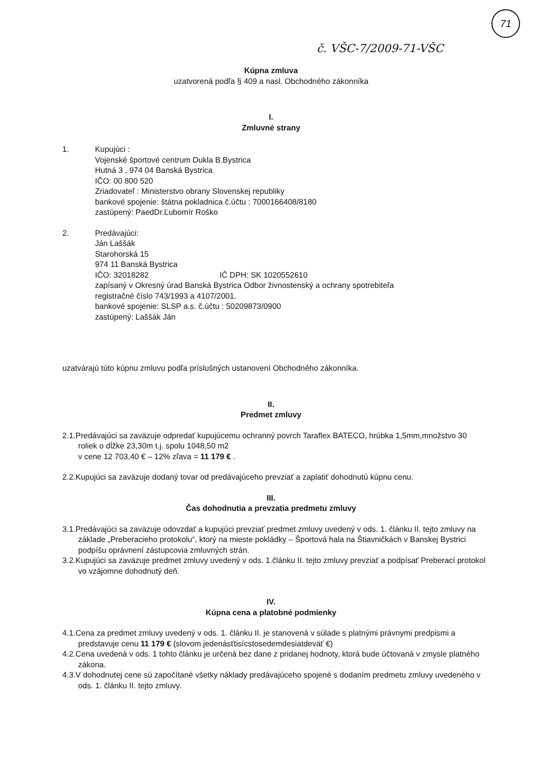71
č. VŠC-7/2009-71-VŠC
Kúpna zmluva
uzatvorená podľa § 409 a nasl. Obchodného zákonníka
I.
Zmluvné strany
1. Kupujúci :
Vojenské športové centrum Dukla B.Bystrica
Hutná 3 , 974 04 Banská Bystrica
IČO: 00 800 520
Zriadovateľ : Ministerstvo obrany Slovenskej republiky
bankové spojenie: štátna pokladnica č.účtu : 7000166408/8180
zastúpený: PaedDr.Ľubomír Roško
2. Predávajúci:
Ján Laššák
Starohorská 15
974 11 Banská Bystrica
IČO: 32018282 IČ DPH: SK 1020552610
zapísaný v Okresný úrad Banská Bystrica Odbor živnostenský a ochrany spotrebiteľa
registračné číslo 743/1993 a 4107/2001.
bankové spojenie: SLSP a.s. č.účtu : 50209873/0900
zastúpený: Laššák Ján
uzatvárajú túto kúpnu zmluvu podľa príslušných ustanovení Obchodného zákonníka.
II.
Predmet zmluvy
2.1.Predávajúci sa zaväzuje odpredať kupujúcemu ochranný povrch Taraflex BATECO, hrúbka 1,5mm,množstvo 30 roliek o dĺžke 23,30m t.j. spolu 1048,50 m2
v cene 12 703,40 € – 12% zľava = 11 179 € .
2.2.Kupujúci sa zaväzuje dodaný tovar od predávajúceho prevziať a zaplatiť dohodnutú kúpnu cenu.
III.
Čas dohodnutia a prevzatia predmetu zmluvy
3.1.Predávajúci sa zaväzuje odovzdať a kupujúci prevziať predmet zmluvy uvedený v ods. 1. článku II. tejto zmluvy na základe „Preberacieho protokolu“, ktorý na mieste pokládky – Športová hala na Štiavničkách v Banskej Bystrici podpíšu oprávnení zástupcovia zmluvných strán.
3.2.Kupujúci sa zaväzuje predmet zmluvy uvedený v ods. 1.článku II. tejto zmluvy prevziať a podpísať Preberací protokol vo vzájomne dohodnutý deň.
IV.
Kúpna cena a platobné podmienky
4.1.Cena za predmet zmluvy uvedený v ods. 1. článku II. je stanovená v súlade s platnými právnymi predpismi a predstavuje cenu 11 179 € (slovom jedenásťtisícstosedemdesiatdeväť €)
4.2.Cena uvedená v ods. 1 tohto článku je určená bez dane z pridanej hodnoty, ktorá bude účtovaná v zmysle platného zákona.
4.3.V dohodnutej cene sú započítané všetky náklady predávajúceho spojené s dodaním predmetu zmluvy uvedeného v ods. 1. článku II. tejto zmluvy.